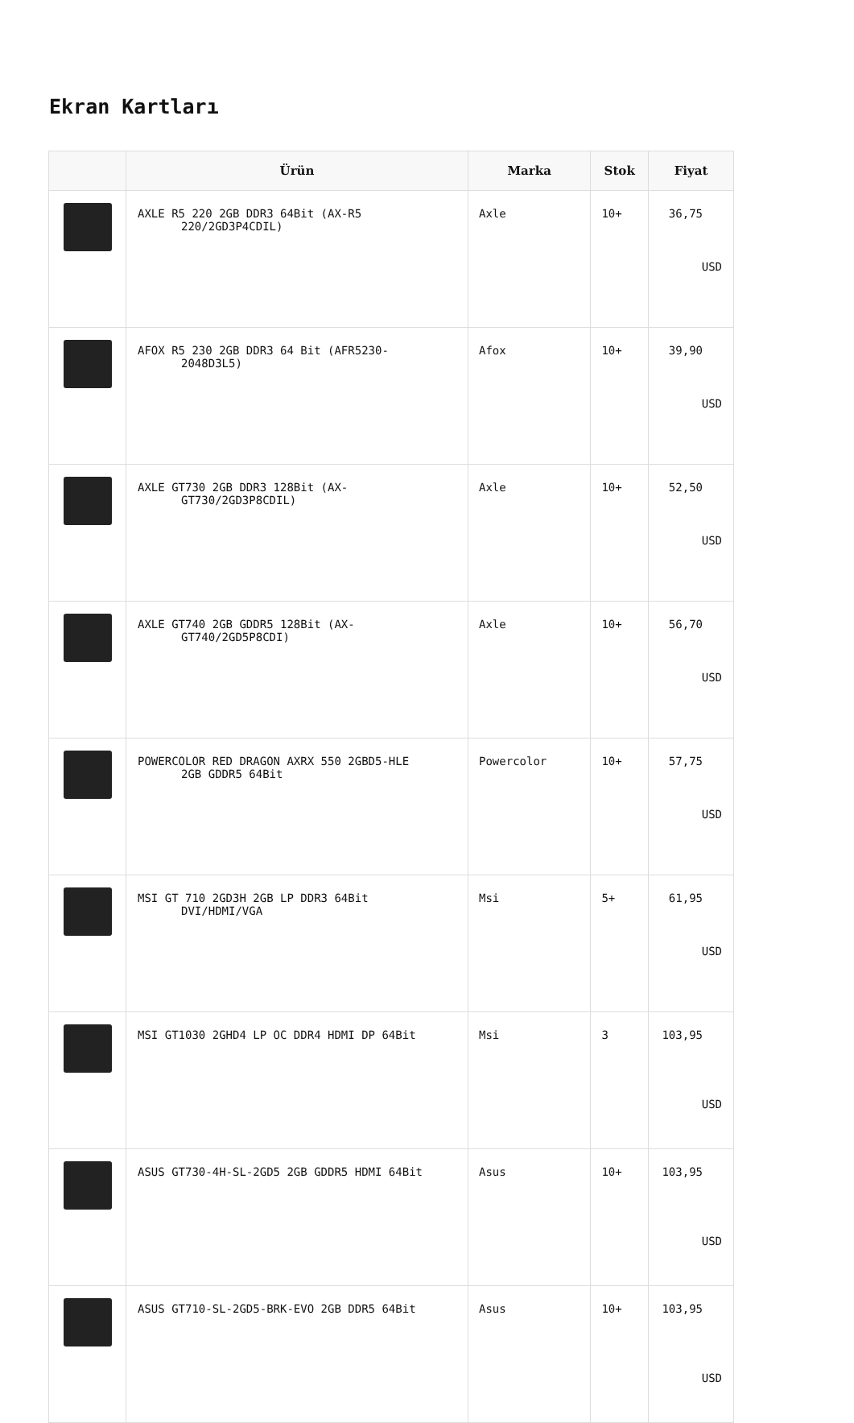Ekran Kartları
| | Ürün | Marka | Stok | Fiyat |
| --- | --- | --- | --- | --- |
| | AXLE R5 220 2GB DDR3 64Bit (AX-R5 220/2GD3P4CDIL) | Axle | 10+ | 36,75 USD |
| | AFOX R5 230 2GB DDR3 64 Bit (AFR5230- 2048D3L5) | Afox | 10+ | 39,90 USD |
| | AXLE GT730 2GB DDR3 128Bit (AX- GT730/2GD3P8CDIL) | Axle | 10+ | 52,50 USD |
| | AXLE GT740 2GB GDDR5 128Bit (AX- GT740/2GD5P8CDI) | Axle | 10+ | 56,70 USD |
| | POWERCOLOR RED DRAGON AXRX 550 2GBD5-HLE 2GB GDDR5 64Bit | Powercolor | 10+ | 57,75 USD |
| | MSI GT 710 2GD3H 2GB LP DDR3 64Bit DVI/HDMI/VGA | Msi | 5+ | 61,95 USD |
| | MSI GT1030 2GHD4 LP OC DDR4 HDMI DP 64Bit | Msi | 3 | 103,95 USD |
| | ASUS GT730-4H-SL-2GD5 2GB GDDR5 HDMI 64Bit | Asus | 10+ | 103,95 USD |
| | ASUS GT710-SL-2GD5-BRK-EVO 2GB DDR5 64Bit | Asus | 10+ | 103,95 USD |